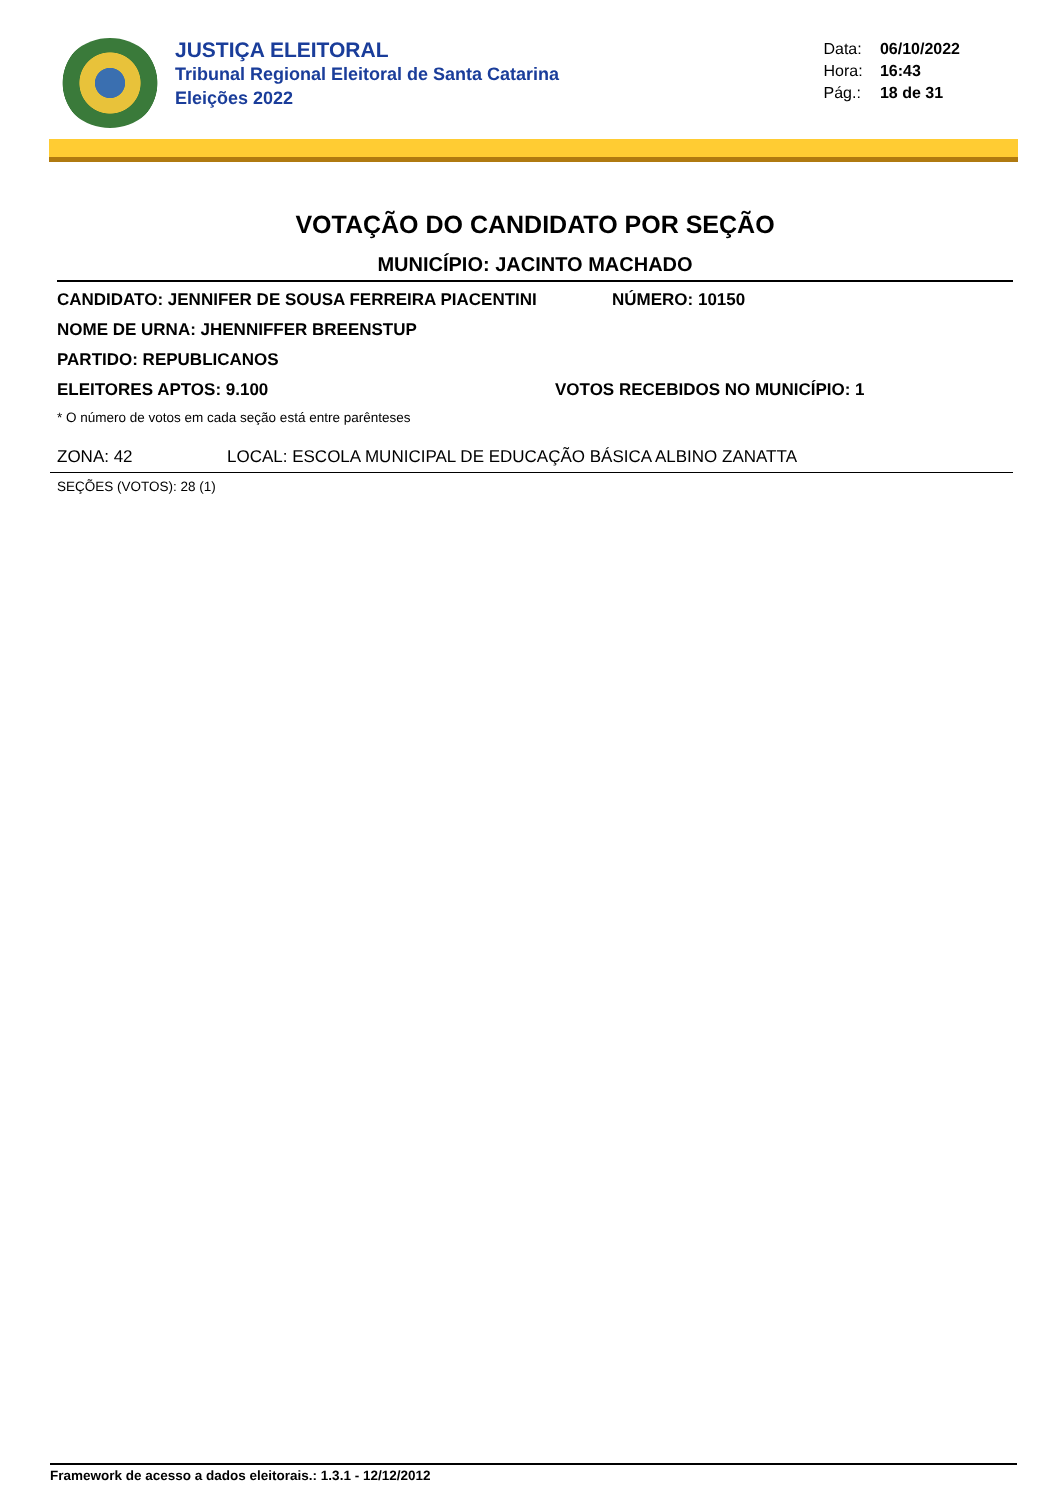JUSTIÇA ELEITORAL
Tribunal Regional Eleitoral de Santa Catarina
Eleições 2022
Data: 06/10/2022
Hora: 16:43
Pág.: 18 de 31
VOTAÇÃO DO CANDIDATO POR SEÇÃO
MUNICÍPIO: JACINTO MACHADO
CANDIDATO: JENNIFER DE SOUSA FERREIRA PIACENTINI NÚMERO: 10150
NOME DE URNA: JHENNIFFER BREENSTUP
PARTIDO: REPUBLICANOS
ELEITORES APTOS: 9.100 VOTOS RECEBIDOS NO MUNICÍPIO: 1
* O número de votos em cada seção está entre parênteses
ZONA: 42 LOCAL: ESCOLA MUNICIPAL DE EDUCAÇÃO BÁSICA ALBINO ZANATTA
SEÇÕES (VOTOS): 28 (1)
Framework de acesso a dados eleitorais.: 1.3.1 - 12/12/2012